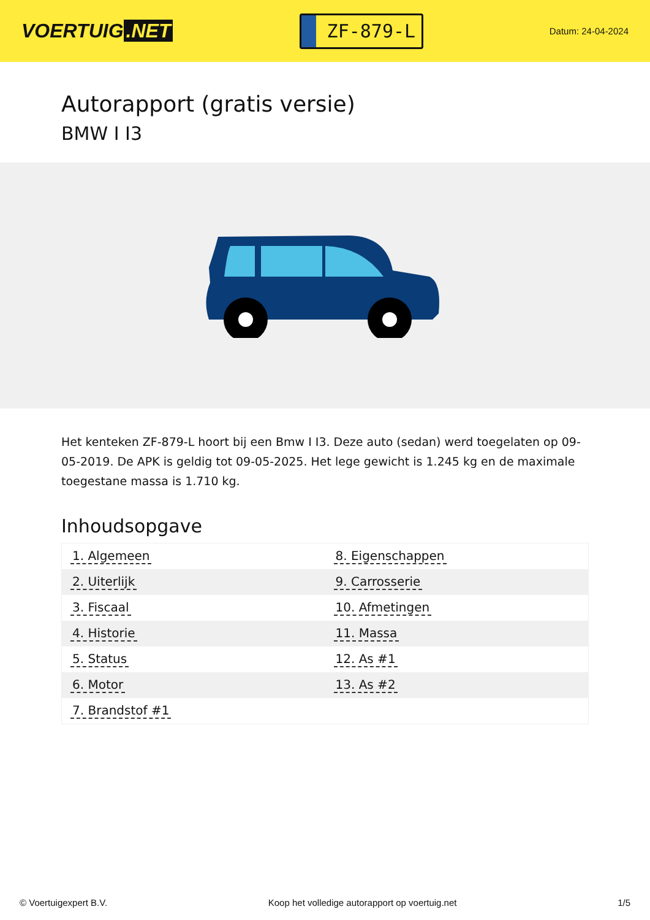VOERTUIG.NET
ZF-879-L
Datum: 24-04-2024
Autorapport (gratis versie)
BMW I I3
Het kenteken ZF-879-L hoort bij een Bmw I I3. Deze auto (sedan) werd toegelaten op 09-05-2019. De APK is geldig tot 09-05-2025. Het lege gewicht is 1.245 kg en de maximale toegestane massa is 1.710 kg.
Inhoudsopgave
| 1. Algemeen | 8. Eigenschappen |
| 2. Uiterlijk | 9. Carrosserie |
| 3. Fiscaal | 10. Afmetingen |
| 4. Historie | 11. Massa |
| 5. Status | 12. As #1 |
| 6. Motor | 13. As #2 |
| 7. Brandstof #1 | |
© Voertuigexpert B.V. Koop het volledige autorapport op voertuig.net 1/5